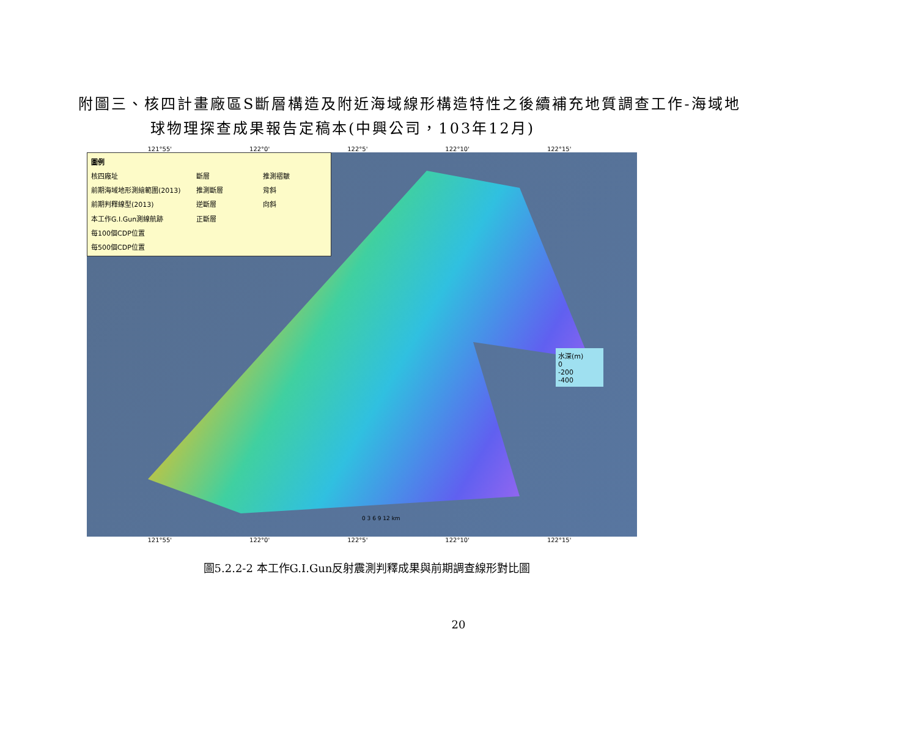附圖三、核四計畫廠區S斷層構造及附近海域線形構造特性之後續補充地質調查工作-海域地
球物理探查成果報告定稿本(中興公司，103年12月)
121°55' 122°0' 122°5' 122°10' 122°15'
圖例 核四廠址 斷層 推測褶皺 前期海域地形測繪範圍(2013) 推測斷層 背斜 前期判釋線型(2013) 逆斷層 向斜 本工作G.I.Gun測線航跡 正斷層 每100個CDP位置 每500個CDP位置
水深(m)
0
-200
-400
0 3 6 9 12 km
121°55' 122°0' 122°5' 122°10' 122°15'
圖5.2.2-2 本工作G.I.Gun反射震測判釋成果與前期調查線形對比圖
20